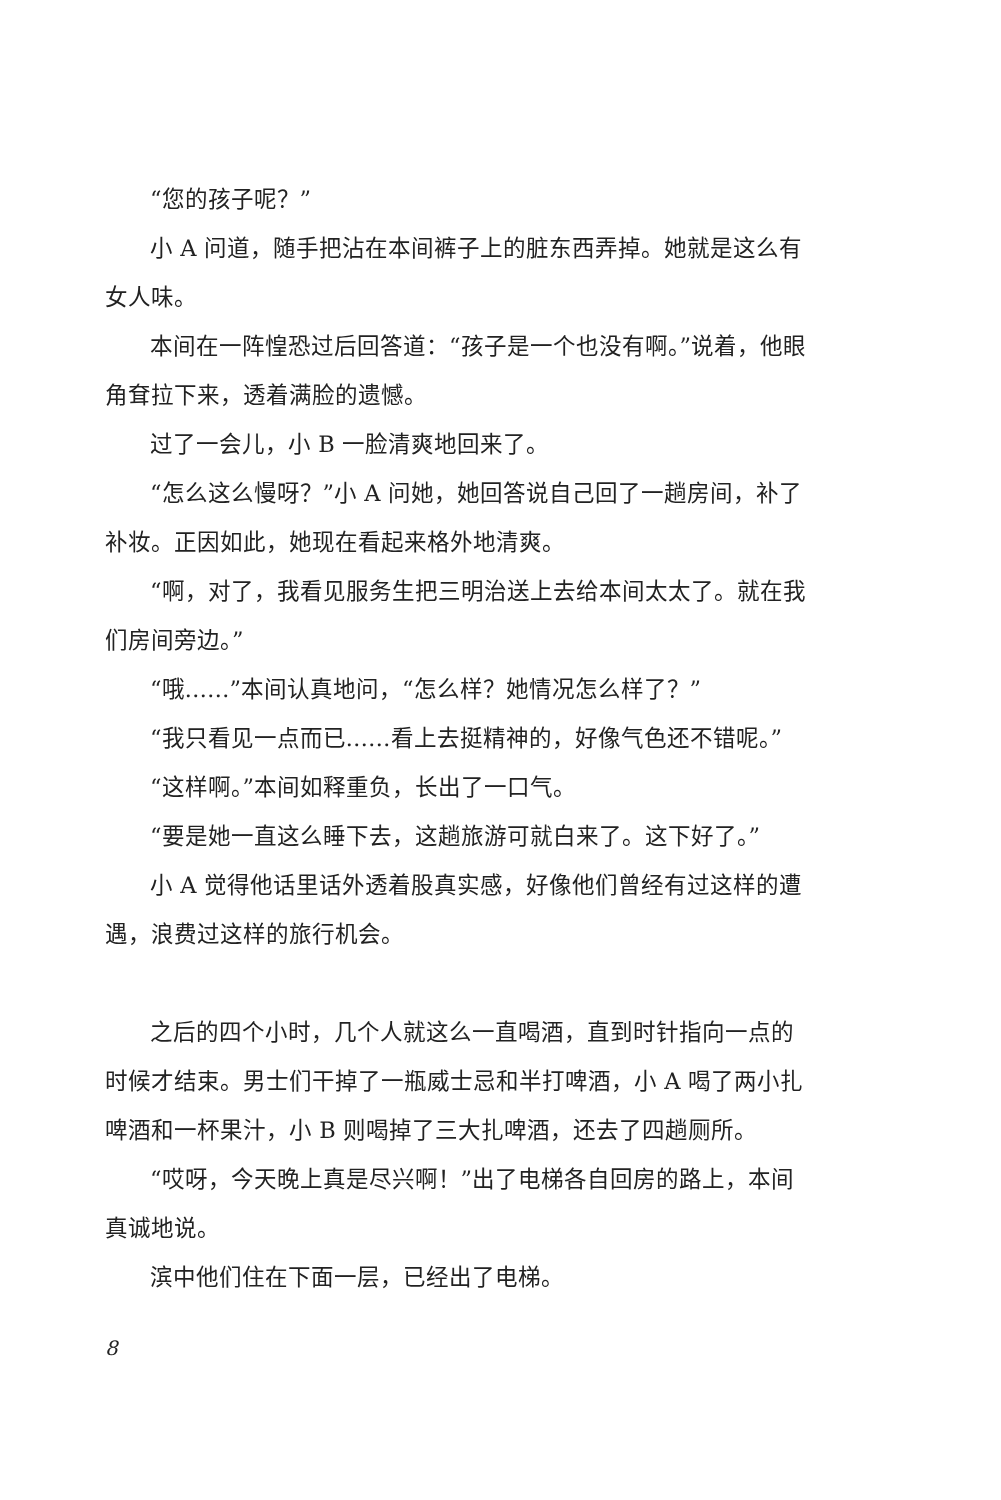“您的孩子呢？”
小 A 问道，随手把沾在本间裤子上的脏东西弄掉。她就是这么有女人味。
本间在一阵惶恐过后回答道：“孩子是一个也没有啊。”说着，他眼角耷拉下来，透着满脸的遗憾。
过了一会儿，小 B 一脸清爽地回来了。
“怎么这么慢呀？”小 A 问她，她回答说自己回了一趟房间，补了补妆。正因如此，她现在看起来格外地清爽。
“啊，对了，我看见服务生把三明治送上去给本间太太了。就在我们房间旁边。”
“哦……”本间认真地问，“怎么样？她情况怎么样了？”
“我只看见一点而已……看上去挺精神的，好像气色还不错呢。”
“这样啊。”本间如释重负，长出了一口气。
“要是她一直这么睡下去，这趟旅游可就白来了。这下好了。”
小 A 觉得他话里话外透着股真实感，好像他们曾经有过这样的遭遇，浪费过这样的旅行机会。
之后的四个小时，几个人就这么一直喝酒，直到时针指向一点的时候才结束。男士们干掉了一瓶威士忌和半打啤酒，小 A 喝了两小扎啤酒和一杯果汁，小 B 则喝掉了三大扎啤酒，还去了四趟厕所。
“哎呀，今天晚上真是尽兴啊！”出了电梯各自回房的路上，本间真诚地说。
滨中他们住在下面一层，已经出了电梯。
8